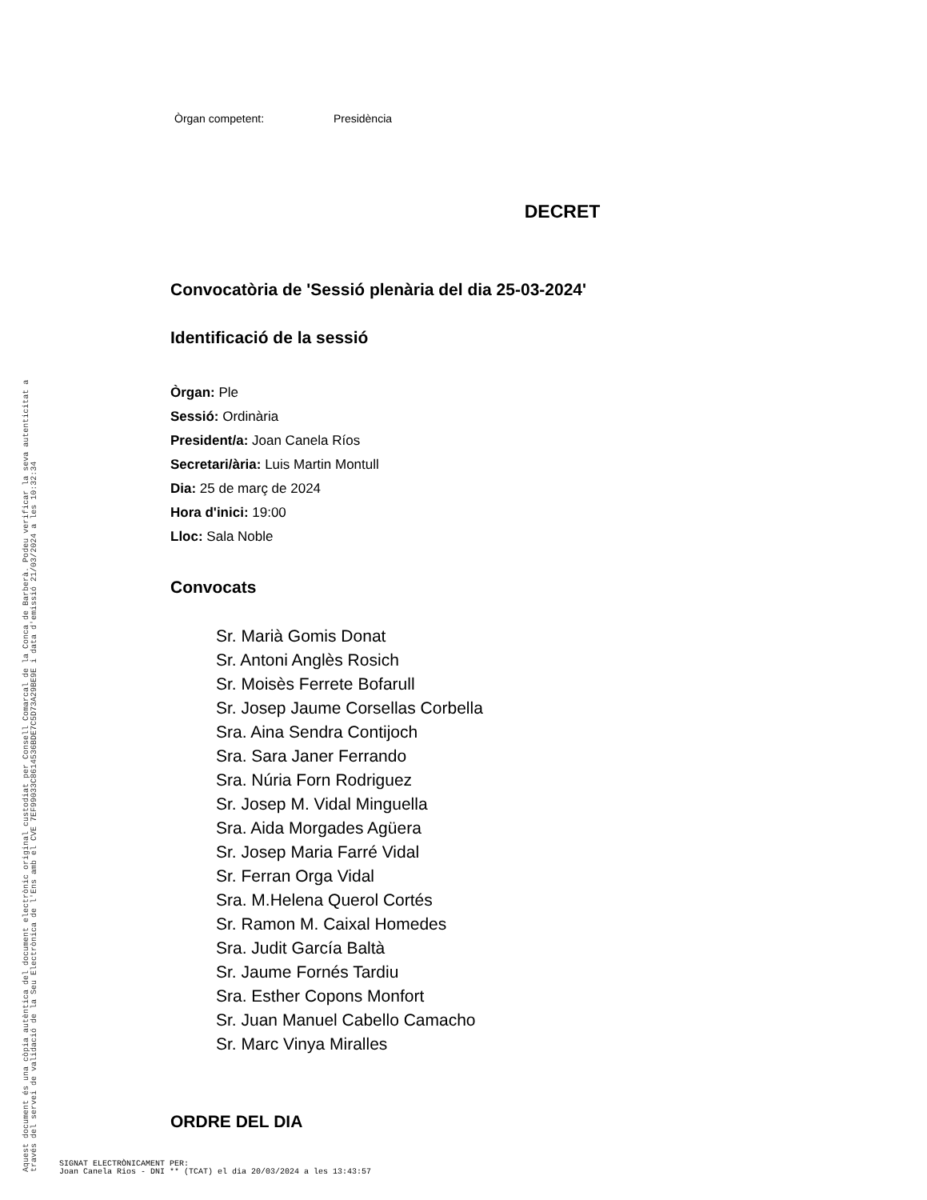Òrgan competent: Presidència
DECRET
Convocatòria de 'Sessió plenària del dia 25-03-2024'
Identificació de la sessió
Òrgan: Ple
Sessió: Ordinària
President/a: Joan Canela Ríos
Secretari/ària: Luis Martin Montull
Dia: 25 de març de 2024
Hora d'inici: 19:00
Lloc: Sala Noble
Convocats
Sr. Marià Gomis Donat
Sr. Antoni Anglès Rosich
Sr. Moisès Ferrete Bofarull
Sr. Josep Jaume Corsellas Corbella
Sra. Aina Sendra Contijoch
Sra. Sara Janer Ferrando
Sra. Núria Forn Rodriguez
Sr. Josep M. Vidal Minguella
Sra. Aida Morgades Agüera
Sr. Josep Maria Farré Vidal
Sr. Ferran Orga Vidal
Sra. M.Helena Querol Cortés
Sr. Ramon M. Caixal Homedes
Sra. Judit García Baltà
Sr. Jaume Fornés Tardiu
Sra. Esther Copons Monfort
Sr. Juan Manuel Cabello Camacho
Sr. Marc Vinya Miralles
ORDRE DEL DIA
Aquest document és una còpia autèntica del document electrònic original custodiat per Consell Comarcal de la Conca de Barberà. Podeu verificar la seva autenticitat a
través del servei de validació de la Seu Electrònica de l'Ens amb el CVE 7EF99033C8614536BDE7C5D73A29BE9E i data d'emissió 21/03/2024 a les 10:32:34
SIGNAT ELECTRÒNICAMENT PER:
Joan Canela Rios - DNI ** (TCAT) el dia 20/03/2024 a les 13:43:57